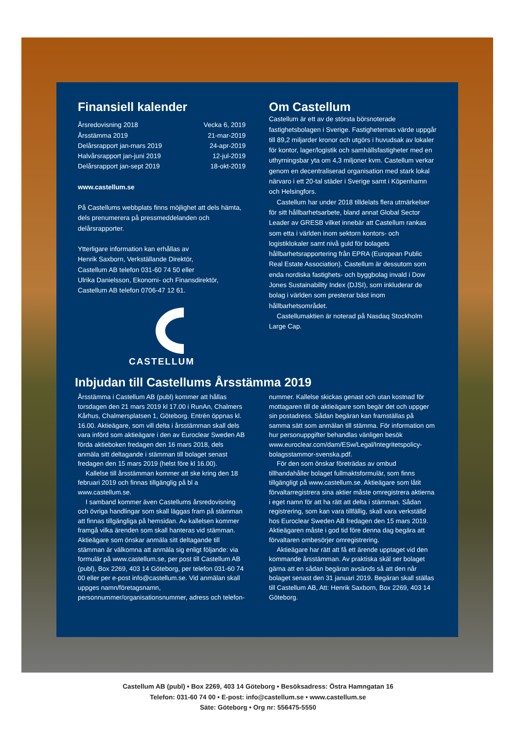Finansiell kalender
| Årsredovisning 2018 | Vecka 6, 2019 |
| Årsstämma 2019 | 21-mar-2019 |
| Delårsrapport jan-mars 2019 | 24-apr-2019 |
| Halvårsrapport jan-juni 2019 | 12-jul-2019 |
| Delårsrapport jan-sept 2019 | 18-okt-2019 |
www.castellum.se
På Castellums webbplats finns möjlighet att dels hämta, dels prenumerera på pressmeddelanden och delårsrapporter.
Ytterligare information kan erhållas av
Henrik Saxborn, Verkställande Direktör,
Castellum AB telefon 031-60 74 50 eller
Ulrika Danielsson, Ekonomi- och Finansdirektör,
Castellum AB telefon 0706-47 12 61.
CASTELLUM
Om Castellum
Castellum är ett av de största börsnoterade fastighetsbolagen i Sverige. Fastigheternas värde uppgår till 89,2 miljarder kronor och utgörs i huvudsak av lokaler för kontor, lager/logistik och samhällsfastigheter med en uthyrningsbar yta om 4,3 miljoner kvm. Castellum verkar genom en decentraliserad organisation med stark lokal närvaro i ett 20-tal städer i Sverige samt i Köpenhamn och Helsingfors.
Castellum har under 2018 tilldelats flera utmärkelser för sitt hållbarhetsarbete, bland annat Global Sector Leader av GRESB vilket innebär att Castellum rankas som etta i världen inom sektorn kontors- och logistiklokaler samt nivå guld för bolagets hållbarhetsrapportering från EPRA (European Public Real Estate Association). Castellum är dessutom som enda nordiska fastighets- och byggbolag invald i Dow Jones Sustainability Index (DJSI), som inkluderar de bolag i världen som presterar bäst inom hållbarhetsområdet.
Castellumaktien är noterad på Nasdaq Stockholm Large Cap.
Inbjudan till Castellums Årsstämma 2019
Årsstämma i Castellum AB (publ) kommer att hållas torsdagen den 21 mars 2019 kl 17.00 i RunAn, Chalmers Kårhus, Chalmersplatsen 1, Göteborg. Entrén öppnas kl. 16.00. Aktieägare, som vill delta i årsstämman skall dels vara införd som aktieägare i den av Euroclear Sweden AB förda aktieboken fredagen den 16 mars 2018, dels anmäla sitt deltagande i stämman till bolaget senast fredagen den 15 mars 2019 (helst före kl 16.00).
Kallelse till årsstämman kommer att ske kring den 18 februari 2019 och finnas tillgänglig på bl a www.castellum.se.
I samband kommer även Castellums årsredovisning och övriga handlingar som skall läggas fram på stämman att finnas tillgängliga på hemsidan. Av kallelsen kommer framgå vilka ärenden som skall hanteras vid stämman. Aktieägare som önskar anmäla sitt deltagande till stämman är välkomna att anmäla sig enligt följande: via formulär på www.castellum.se, per post till Castellum AB (publ), Box 2269, 403 14 Göteborg, per telefon 031-60 74 00 eller per e-post info@castellum.se. Vid anmälan skall uppges namn/företagsnamn, personnummer/organisationsnummer, adress och telefon-
nummer. Kallelse skickas genast och utan kostnad för mottagaren till de aktieägare som begär det och uppger sin postadress. Sådan begäran kan framställas på samma sätt som anmälan till stämma. För information om hur personuppgifter behandlas vänligen besök www.euroclear.com/dam/ESw/Legal/Integritetspolicy-bolagsstammor-svenska.pdf.
För den som önskar företrädas av ombud tillhandahåller bolaget fullmaktsformulär, som finns tillgängligt på www.castellum.se. Aktieägare som låtit förvaltarregistrera sina aktier måste omregistrera aktierna i eget namn för att ha rätt att delta i stämman. Sådan registrering, som kan vara tillfällig, skall vara verkställd hos Euroclear Sweden AB fredagen den 15 mars 2019. Aktieägaren måste i god tid före denna dag begära att förvaltaren ombesörjer omregistrering.
Aktieägare har rätt att få ett ärende upptaget vid den kommande årsstämman. Av praktiska skäl ser bolaget gärna att en sådan begäran avsänds så att den når bolaget senast den 31 januari 2019. Begäran skall ställas till Castellum AB, Att: Henrik Saxborn, Box 2269, 403 14 Göteborg.
Castellum AB (publ) • Box 2269, 403 14 Göteborg • Besöksadress: Östra Hamngatan 16
Telefon: 031-60 74 00 • E-post: info@castellum.se • www.castellum.se
Säte: Göteborg • Org nr: 556475-5550